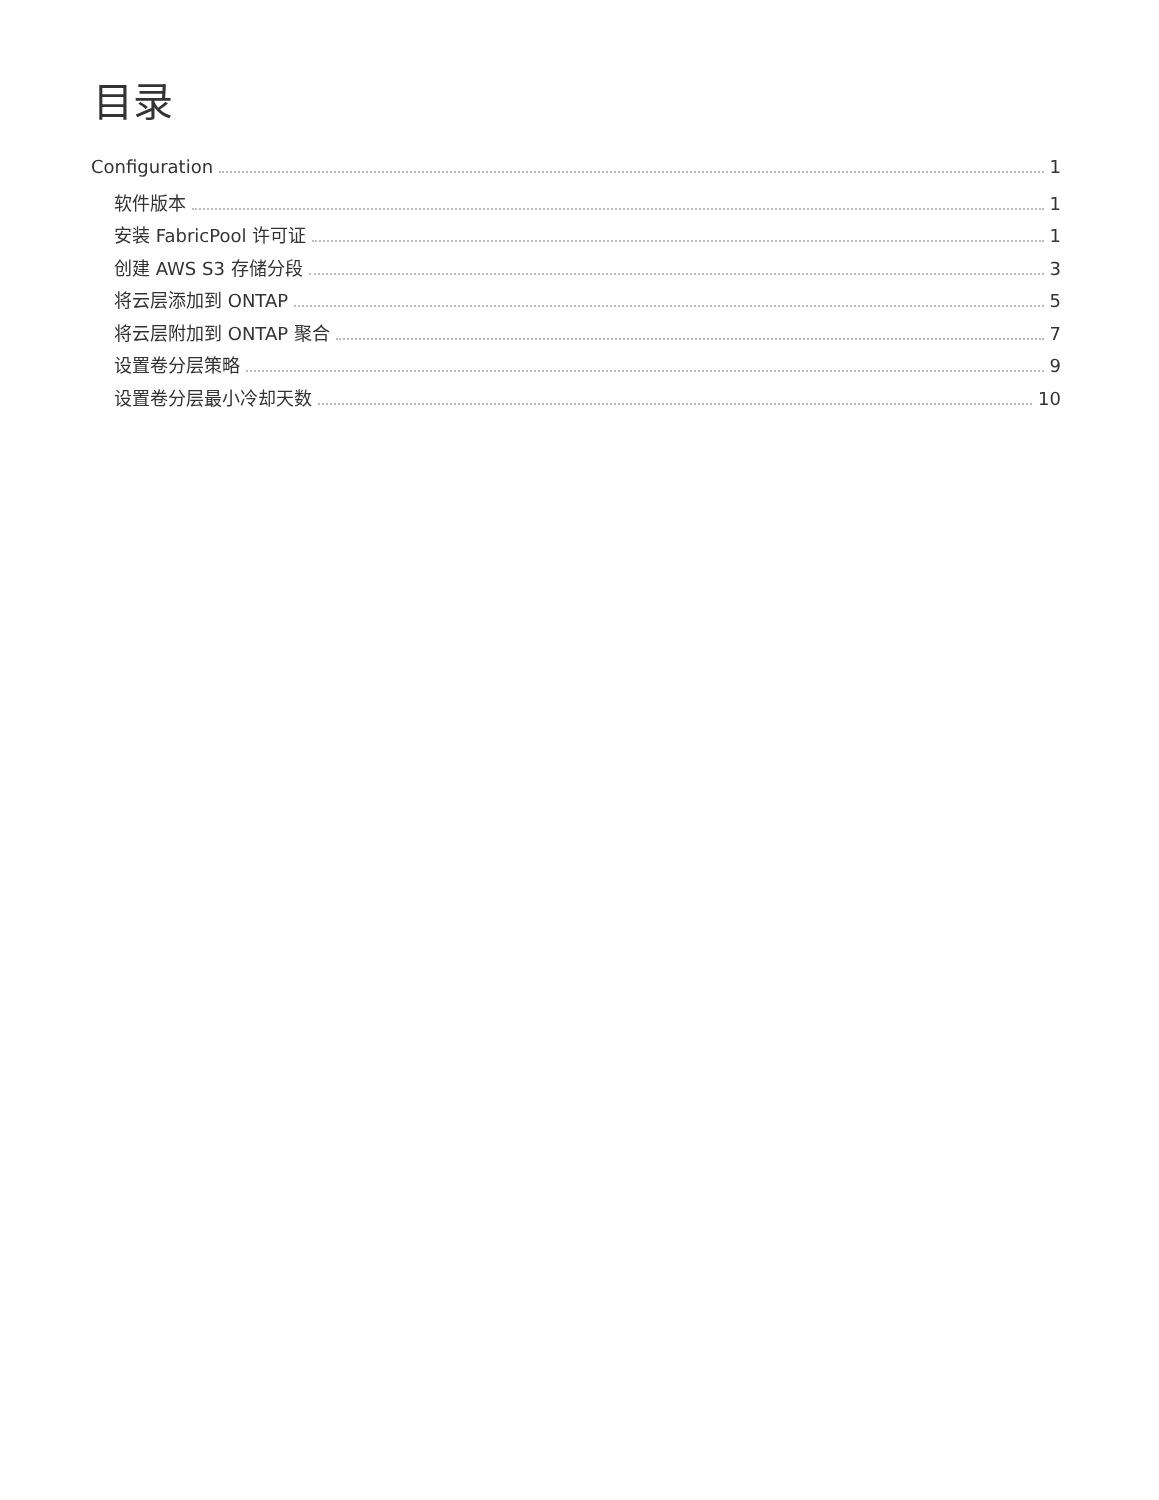目录
Configuration 1
软件版本 1
安装 FabricPool 许可证 1
创建 AWS S3 存储分段 3
将云层添加到 ONTAP 5
将云层附加到 ONTAP 聚合 7
设置卷分层策略 9
设置卷分层最小冷却天数 10